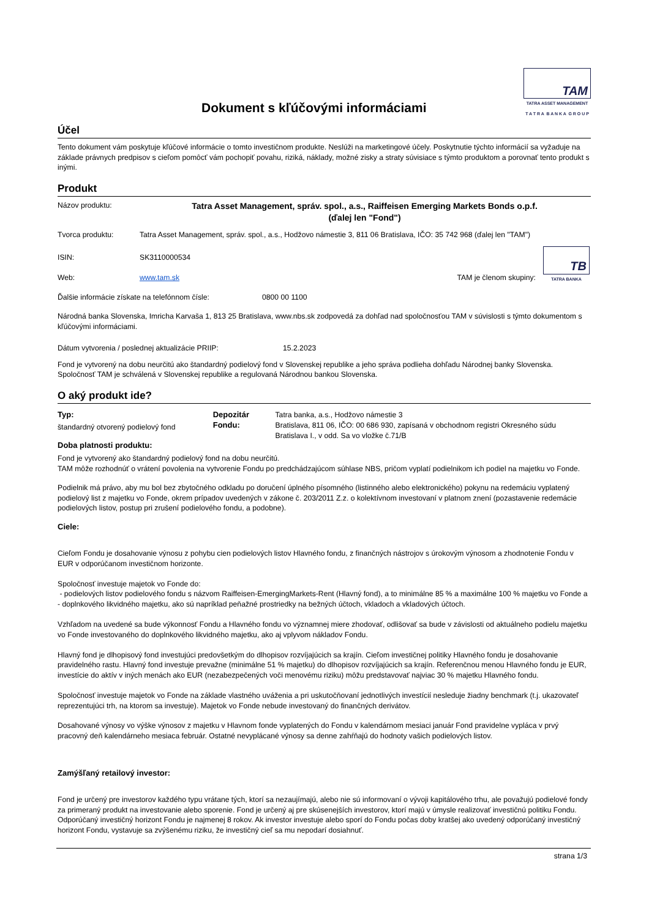Dokument s kľúčovými informáciami
TAM
TATRA ASSET MANAGEMENT
T A T R A B A N K A G R O U P
Účel
Tento dokument vám poskytuje kľúčové informácie o tomto investičnom produkte. Neslúži na marketingové účely. Poskytnutie týchto informácií sa vyžaduje na základe právnych predpisov s cieľom pomôcť vám pochopiť povahu, riziká, náklady, možné zisky a straty súvisiace s týmto produktom a porovnať tento produkt s inými.
Produkt
Názov produktu:
Tatra Asset Management, správ. spol., a.s., Raiffeisen Emerging Markets Bonds o.p.f.
(ďalej len "Fond")
Tvorca produktu: Tatra Asset Management, správ. spol., a.s., Hodžovo námestie 3, 811 06 Bratislava, IČO: 35 742 968 (ďalej len "TAM")
ISIN: SK3110000534
Web: www.tam.sk TAM je členom skupiny:
Ďalšie informácie získate na telefónnom čísle:
0800 00 1100
TB
TATRA BANKA
Národná banka Slovenska, Imricha Karvaša 1, 813 25 Bratislava, www.nbs.sk zodpovedá za dohľad nad spoločnosťou TAM v súvislosti s týmto dokumentom s kľúčovými informáciami.
Dátum vytvorenia / poslednej aktualizácie PRIIP: 15.2.2023
Fond je vytvorený na dobu neurčitú ako štandardný podielový fond v Slovenskej republike a jeho správa podlieha dohľadu Národnej banky Slovenska. Spoločnosť TAM je schválená v Slovenskej republike a regulovaná Národnou bankou Slovenska.
O aký produkt ide?
Typ:
štandardný otvorený podielový fond
Depozitár Fondu: Tatra banka, a.s., Hodžovo námestie 3
Bratislava, 811 06, IČO: 00 686 930, zapísaná v obchodnom registri Okresného súdu Bratislava I., v odd. Sa vo vložke č.71/B
Doba platnosti produktu:
Fond je vytvorený ako štandardný podielový fond na dobu neurčitú.
TAM môže rozhodnúť o vrátení povolenia na vytvorenie Fondu po predchádzajúcom súhlase NBS, pričom vyplatí podielnikom ich podiel na majetku vo Fonde.
Podielnik má právo, aby mu bol bez zbytočného odkladu po doručení úplného písomného (listinného alebo elektronického) pokynu na redemáciu vyplatený podielový list z majetku vo Fonde, okrem prípadov uvedených v zákone č. 203/2011 Z.z. o kolektívnom investovaní v platnom znení (pozastavenie redemácie podielových listov, postup pri zrušení podielového fondu, a podobne).
Ciele:
Cieľom Fondu je dosahovanie výnosu z pohybu cien podielových listov Hlavného fondu, z finančných nástrojov s úrokovým výnosom a zhodnotenie Fondu v EUR v odporúčanom investičnom horizonte.
Spoločnosť investuje majetok vo Fonde do:
- podielových listov podielového fondu s názvom Raiffeisen-EmergingMarkets-Rent (Hlavný fond), a to minimálne 85 % a maximálne 100 % majetku vo Fonde a
- doplnkového likvidného majetku, ako sú napríklad peňažné prostriedky na bežných účtoch, vkladoch a vkladových účtoch.
Vzhľadom na uvedené sa bude výkonnosť Fondu a Hlavného fondu vo významnej miere zhodovať, odlišovať sa bude v závislosti od aktuálneho podielu majetku vo Fonde investovaného do doplnkového likvidného majetku, ako aj vplyvom nákladov Fondu.
Hlavný fond je dlhopisový fond investujúci predovšetkým do dlhopisov rozvíjajúcich sa krajín. Cieľom investičnej politiky Hlavného fondu je dosahovanie pravidelného rastu. Hlavný fond investuje prevažne (minimálne 51 % majetku) do dlhopisov rozvíjajúcich sa krajín. Referenčnou menou Hlavného fondu je EUR, investície do aktív v iných menách ako EUR (nezabezpečených voči menovému riziku) môžu predstavovať najviac 30 % majetku Hlavného fondu.
Spoločnosť investuje majetok vo Fonde na základe vlastného uváženia a pri uskutočňovaní jednotlivých investícií nesleduje žiadny benchmark (t.j. ukazovateľ reprezentujúci trh, na ktorom sa investuje). Majetok vo Fonde nebude investovaný do finančných derivátov.
Dosahované výnosy vo výške výnosov z majetku v Hlavnom fonde vyplatených do Fondu v kalendárnom mesiaci január Fond pravidelne vypláca v prvý pracovný deň kalendárneho mesiaca február. Ostatné nevyplácané výnosy sa denne zahŕňajú do hodnoty vašich podielových listov.
Zamýšľaný retailový investor:
Fond je určený pre investorov každého typu vrátane tých, ktorí sa nezaujímajú, alebo nie sú informovaní o vývoji kapitálového trhu, ale považujú podielové fondy za primeraný produkt na investovanie alebo sporenie. Fond je určený aj pre skúsenejších investorov, ktorí majú v úmysle realizovať investičnú politiku Fondu. Odporúčaný investičný horizont Fondu je najmenej 8 rokov. Ak investor investuje alebo sporí do Fondu počas doby kratšej ako uvedený odporúčaný investičný horizont Fondu, vystavuje sa zvýšenému riziku, že investičný cieľ sa mu nepodarí dosiahnuť.
strana 1/3